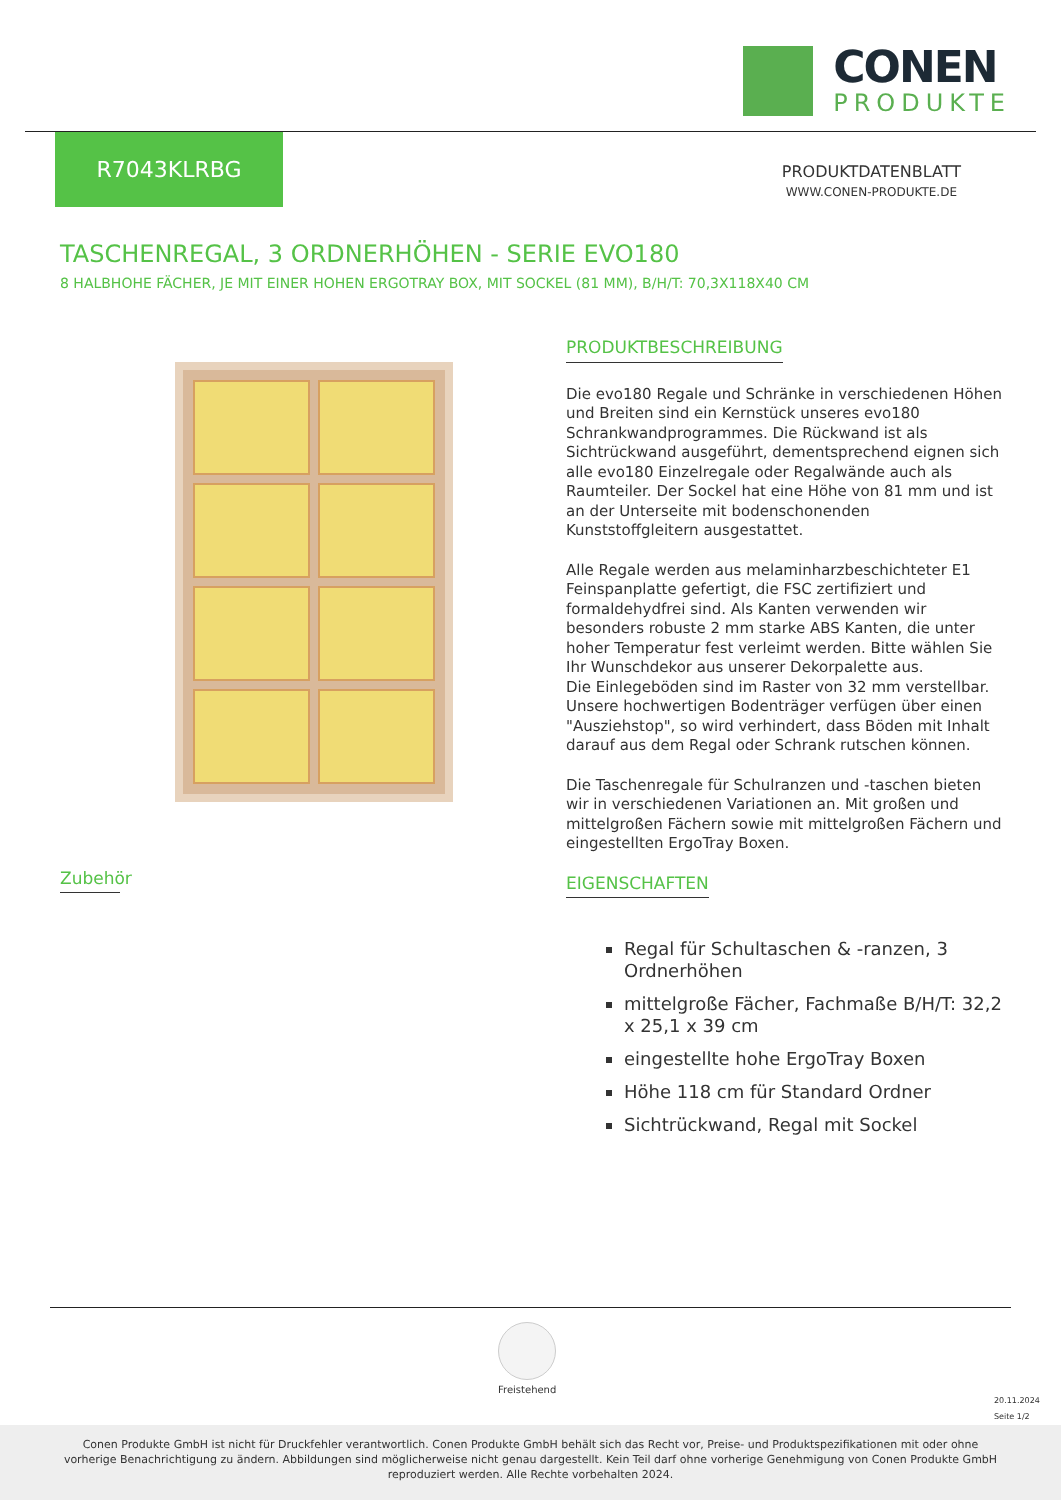CONEN
PRODUKTE
R7043KLRBG
PRODUKTDATENBLATT
WWW.CONEN-PRODUKTE.DE
TASCHENREGAL, 3 ORDNERHÖHEN - SERIE EVO180
8 HALBHOHE FÄCHER, JE MIT EINER HOHEN ERGOTRAY BOX, MIT SOCKEL (81 MM), B/H/T: 70,3X118X40 CM
PRODUKTBESCHREIBUNG
Die evo180 Regale und Schränke in verschiedenen Höhen und Breiten sind ein Kernstück unseres evo180 Schrankwandprogrammes. Die Rückwand ist als Sichtrückwand ausgeführt, dementsprechend eignen sich alle evo180 Einzelregale oder Regalwände auch als Raumteiler. Der Sockel hat eine Höhe von 81 mm und ist an der Unterseite mit bodenschonenden Kunststoffgleitern ausgestattet.
Alle Regale werden aus melaminharzbeschichteter E1 Feinspanplatte gefertigt, die FSC zertifiziert und formaldehydfrei sind. Als Kanten verwenden wir besonders robuste 2 mm starke ABS Kanten, die unter hoher Temperatur fest verleimt werden. Bitte wählen Sie Ihr Wunschdekor aus unserer Dekorpalette aus.
Die Einlegeböden sind im Raster von 32 mm verstellbar. Unsere hochwertigen Bodenträger verfügen über einen "Ausziehstop", so wird verhindert, dass Böden mit Inhalt darauf aus dem Regal oder Schrank rutschen können.
Die Taschenregale für Schulranzen und -taschen bieten wir in verschiedenen Variationen an. Mit großen und mittelgroßen Fächern sowie mit mittelgroßen Fächern und eingestellten ErgoTray Boxen.
EIGENSCHAFTEN
Regal für Schultaschen & -ranzen, 3 Ordnerhöhen
mittelgroße Fächer, Fachmaße B/H/T: 32,2 x 25,1 x 39 cm
eingestellte hohe ErgoTray Boxen
Höhe 118 cm für Standard Ordner
Sichtrückwand, Regal mit Sockel
Zubehör
Freistehend
20.11.2024
Seite 1/2
Conen Produkte GmbH ist nicht für Druckfehler verantwortlich. Conen Produkte GmbH behält sich das Recht vor, Preise- und Produktspezifikationen mit oder ohne vorherige Benachrichtigung zu ändern. Abbildungen sind möglicherweise nicht genau dargestellt. Kein Teil darf ohne vorherige Genehmigung von Conen Produkte GmbH reproduziert werden. Alle Rechte vorbehalten 2024.